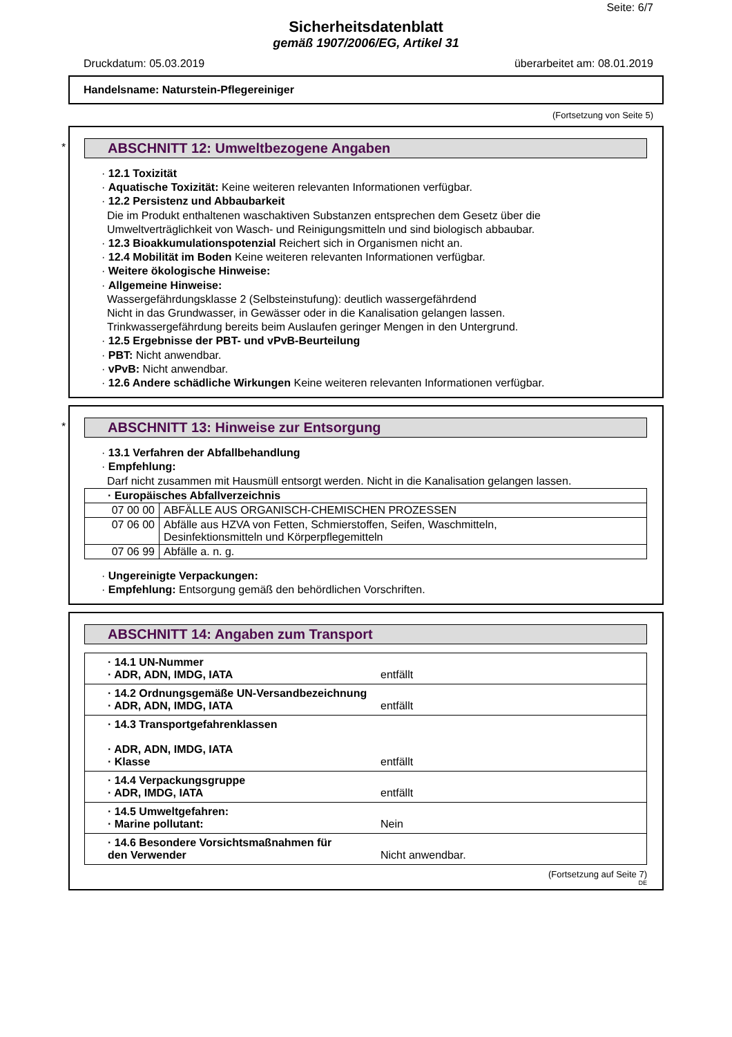Seite: 6/7
Sicherheitsdatenblatt
gemäß 1907/2006/EG, Artikel 31
Druckdatum: 05.03.2019 überarbeitet am: 08.01.2019
Handelsname: Naturstein-Pflegereiniger
(Fortsetzung von Seite 5)
*
ABSCHNITT 12: Umweltbezogene Angaben
· 12.1 Toxizität
· Aquatische Toxizität: Keine weiteren relevanten Informationen verfügbar.
· 12.2 Persistenz und Abbaubarkeit
Die im Produkt enthaltenen waschaktiven Substanzen entsprechen dem Gesetz über die Umweltverträglichkeit von Wasch- und Reinigungsmitteln und sind biologisch abbaubar.
· 12.3 Bioakkumulationspotenzial Reichert sich in Organismen nicht an.
· 12.4 Mobilität im Boden Keine weiteren relevanten Informationen verfügbar.
· Weitere ökologische Hinweise:
· Allgemeine Hinweise:
Wassergefährdungsklasse 2 (Selbsteinstufung): deutlich wassergefährdend
Nicht in das Grundwasser, in Gewässer oder in die Kanalisation gelangen lassen.
Trinkwassergefährdung bereits beim Auslaufen geringer Mengen in den Untergrund.
· 12.5 Ergebnisse der PBT- und vPvB-Beurteilung
· PBT: Nicht anwendbar.
· vPvB: Nicht anwendbar.
· 12.6 Andere schädliche Wirkungen Keine weiteren relevanten Informationen verfügbar.
*
ABSCHNITT 13: Hinweise zur Entsorgung
· 13.1 Verfahren der Abfallbehandlung
· Empfehlung:
Darf nicht zusammen mit Hausmüll entsorgt werden. Nicht in die Kanalisation gelangen lassen.
| · Europäisches Abfallverzeichnis | |
| 07 00 00 | ABFÄLLE AUS ORGANISCH-CHEMISCHEN PROZESSEN |
| 07 06 00 | Abfälle aus HZVA von Fetten, Schmierstoffen, Seifen, Waschmitteln, Desinfektionsmitteln und Körperpflegemitteln |
| 07 06 99 | Abfälle a. n. g. |
· Ungereinigte Verpackungen:
· Empfehlung: Entsorgung gemäß den behördlichen Vorschriften.
ABSCHNITT 14: Angaben zum Transport
| · 14.1 UN-Nummer · ADR, ADN, IMDG, IATA entfällt |
| · 14.2 Ordnungsgemäße UN-Versandbezeichnung · ADR, ADN, IMDG, IATA entfällt |
| · 14.3 Transportgefahrenklassen · ADR, ADN, IMDG, IATA · Klasse entfällt |
| · 14.4 Verpackungsgruppe · ADR, IMDG, IATA entfällt |
| · 14.5 Umweltgefahren: · Marine pollutant: Nein |
| · 14.6 Besondere Vorsichtsmaßnahmen für den Verwender Nicht anwendbar. |
(Fortsetzung auf Seite 7)
DE